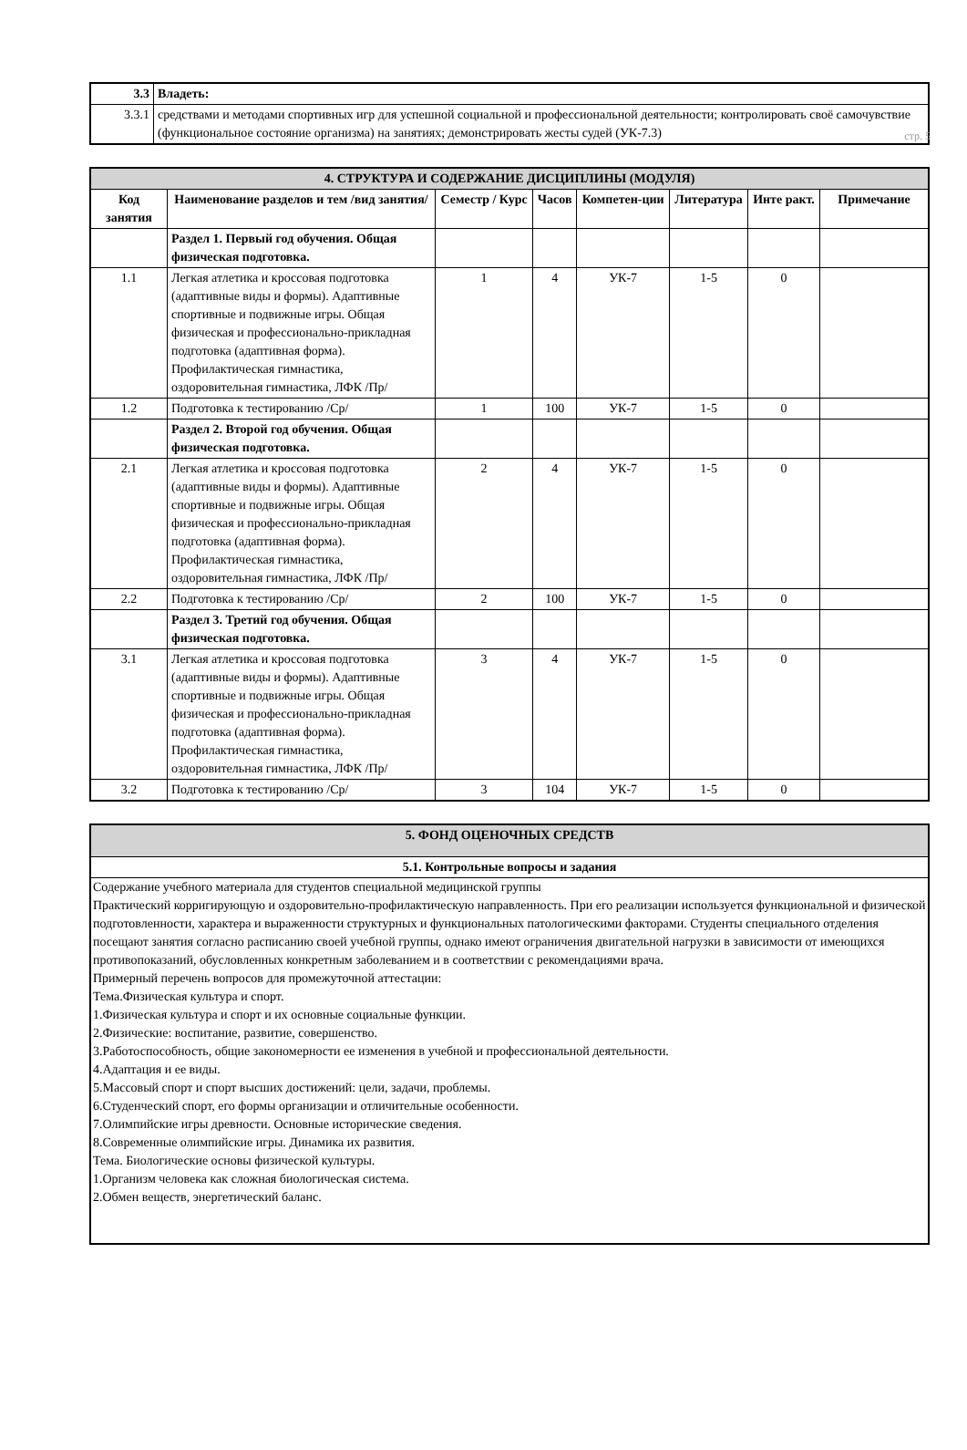стр. 5
| 3.3 | Владеть: |
| 3.3.1 | средствами и методами спортивных игр для успешной социальной и профессиональной деятельности; контролировать своё самочувствие (функциональное состояние организма) на занятиях; демонстрировать жесты судей (УК-7.3) |
| 4. СТРУКТУРА И СОДЕРЖАНИЕ ДИСЦИПЛИНЫ (МОДУЛЯ) | | | | | | | |
| Код занятия | Наименование разделов и тем /вид занятия/ | Семестр / Курс | Часов | Компетен-ции | Литература | Инте ракт. | Примечание |
| | Раздел 1. Первый год обучения. Общая физическая подготовка. | | | | | | |
| 1.1 | Легкая атлетика и кроссовая подготовка (адаптивные виды и формы). Адаптивные спортивные и подвижные игры. Общая физическая и профессионально-прикладная подготовка (адаптивная форма). Профилактическая гимнастика, оздоровительная гимнастика, ЛФК /Пр/ | 1 | 4 | УК-7 | 1-5 | 0 | |
| 1.2 | Подготовка к тестированию /Ср/ | 1 | 100 | УК-7 | 1-5 | 0 | |
| | Раздел 2. Второй год обучения. Общая физическая подготовка. | | | | | | |
| 2.1 | Легкая атлетика и кроссовая подготовка (адаптивные виды и формы). Адаптивные спортивные и подвижные игры. Общая физическая и профессионально-прикладная подготовка (адаптивная форма). Профилактическая гимнастика, оздоровительная гимнастика, ЛФК /Пр/ | 2 | 4 | УК-7 | 1-5 | 0 | |
| 2.2 | Подготовка к тестированию /Ср/ | 2 | 100 | УК-7 | 1-5 | 0 | |
| | Раздел 3. Третий год обучения. Общая физическая подготовка. | | | | | | |
| 3.1 | Легкая атлетика и кроссовая подготовка (адаптивные виды и формы). Адаптивные спортивные и подвижные игры. Общая физическая и профессионально-прикладная подготовка (адаптивная форма). Профилактическая гимнастика, оздоровительная гимнастика, ЛФК /Пр/ | 3 | 4 | УК-7 | 1-5 | 0 | |
| 3.2 | Подготовка к тестированию /Ср/ | 3 | 104 | УК-7 | 1-5 | 0 | |
| 5. ФОНД ОЦЕНОЧНЫХ СРЕДСТВ |
| 5.1. Контрольные вопросы и задания |
| Содержание учебного материала для студентов специальной медицинской группы Практический корригирующую и оздоровительно-профилактическую направленность. При его реализации используется функциональной и физической подготовленности, характера и выраженности структурных и функциональных патологическими факторами. Студенты специального отделения посещают занятия согласно расписанию своей учебной группы, однако имеют ограничения двигательной нагрузки в зависимости от имеющихся противопоказаний, обусловленных конкретным заболеванием и в соответствии с рекомендациями врача. Примерный перечень вопросов для промежуточной аттестации: Тема.Физическая культура и спорт. 1.Физическая культура и спорт и их основные социальные функции. 2.Физические: воспитание, развитие, совершенство. 3.Работоспособность, общие закономерности ее изменения в учебной и профессиональной деятельности. 4.Адаптация и ее виды. 5.Массовый спорт и спорт высших достижений: цели, задачи, проблемы. 6.Студенческий спорт, его формы организации и отличительные особенности. 7.Олимпийские игры древности. Основные исторические сведения. 8.Современные олимпийские игры. Динамика их развития. Тема. Биологические основы физической культуры. 1.Организм человека как сложная биологическая система. 2.Обмен веществ, энергетический баланс. |